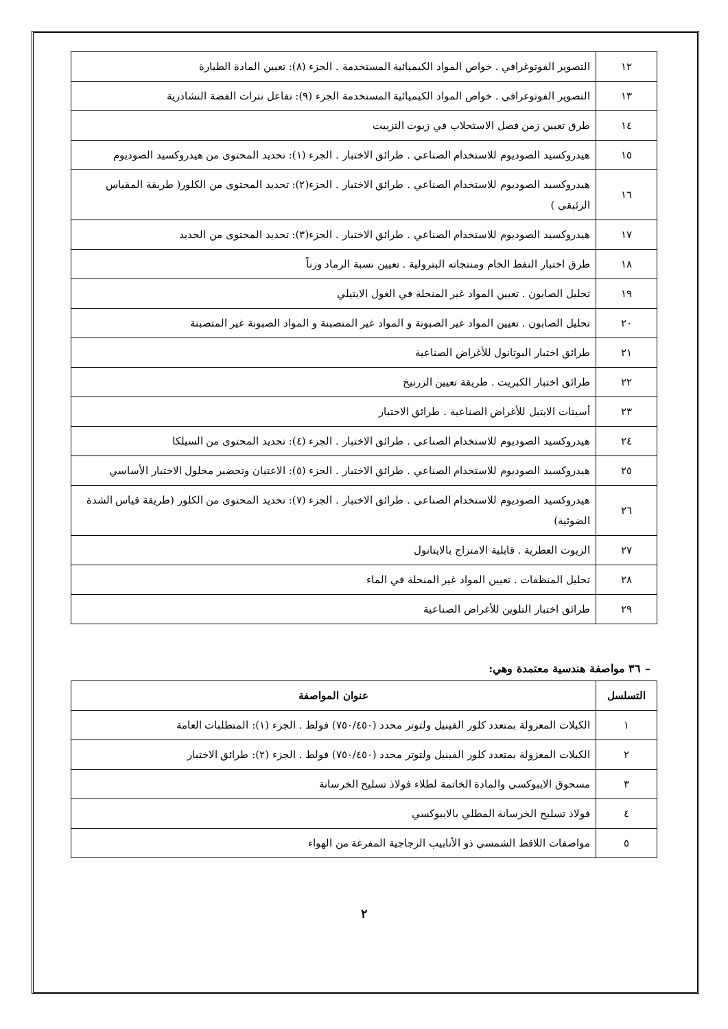| ١٢ | التصوير الفوتوغرافي . خواص المواد الكيميائية المستخدمة . الجزء (٨): تعيين المادة الطيارة |
| ١٣ | التصوير الفوتوغرافي . خواص المواد الكيميائية المستخدمة الجزء (٩): تفاعل نترات الفضة النشادرية |
| ١٤ | طرق تعيين زمن فصل الاستحلاب في زيوت التزييت |
| ١٥ | هيدروكسيد الصوديوم للاستخدام الصناعي . طرائق الاختبار . الجزء (١): تحديد المحتوى من هيدروكسيد الصوديوم |
| ١٦ | هيدروكسيد الصوديوم للاستخدام الصناعي . طرائق الاختبار . الجزء(٢): تحديد المحتوى من الكلور( طريقة المقياس الزئبقي ) |
| ١٧ | هيدروكسيد الصوديوم للاستخدام الصناعي . طرائق الاختبار . الجزء(٣): تحديد المحتوى من الحديد |
| ١٨ | طرق اختبار النفط الخام ومنتجاته البترولية . تعيين نسبة الرماد وزناً |
| ١٩ | تحليل الصابون . تعيين المواد غير المنحلة في الغول الايتيلي |
| ٢٠ | تحليل الصابون . تعيين المواد غير الصبونة و المواد غير المتصبنة و المواد الصبونة غير المتصبنة |
| ٢١ | طرائق اختبار البوتانول للأغراض الصناعية |
| ٢٢ | طرائق اختبار الكبريت . طريقة تعيين الزرنيخ |
| ٢٣ | أسيتات الايتيل للأغراض الصناعية . طرائق الاختبار |
| ٢٤ | هيدروكسيد الصوديوم للاستخدام الصناعي . طرائق الاختبار . الجزء (٤): تحديد المحتوى من السيلكا |
| ٢٥ | هيدروكسيد الصوديوم للاستخدام الصناعي . طرائق الاختبار . الجزء (٥): الاعتيان وتحضير محلول الاختبار الأساسي |
| ٢٦ | هيدروكسيد الصوديوم للاستخدام الصناعي . طرائق الاختبار . الجزء (٧): تحديد المحتوى من الكلور (طريقة قياس الشدة الضوئية) |
| ٢٧ | الزيوت العطرية . قابلية الامتزاج بالايتانول |
| ٢٨ | تحليل المنظفات . تعيين المواد غير المنحلة في الماء |
| ٢٩ | طرائق اختبار التلوين للأغراض الصناعية |
– ٣٦ مواصفة هندسية معتمدة وهي:
| التسلسل | عنوان المواصفة |
| --- | --- |
| ١ | الكبلات المعزولة بمتعدد كلور الفينيل ولتوتر محدد (٧٥٠/٤٥٠) فولط . الجزء (١): المتطلبات العامة |
| ٢ | الكبلات المعزولة بمتعدد كلور الفينيل ولتوتر محدد (٧٥٠/٤٥٠) فولط . الجزء (٢): طرائق الاختبار |
| ٣ | مسحوق الايبوكسي والمادة الخاتمة لطلاء فولاذ تسليح الخرسانة |
| ٤ | فولاذ تسليح الخرسانة المطلي بالايبوكسي |
| ٥ | مواصفات اللاقط الشمسي ذو الأنابيب الزجاجية المفرغة من الهواء |
٢